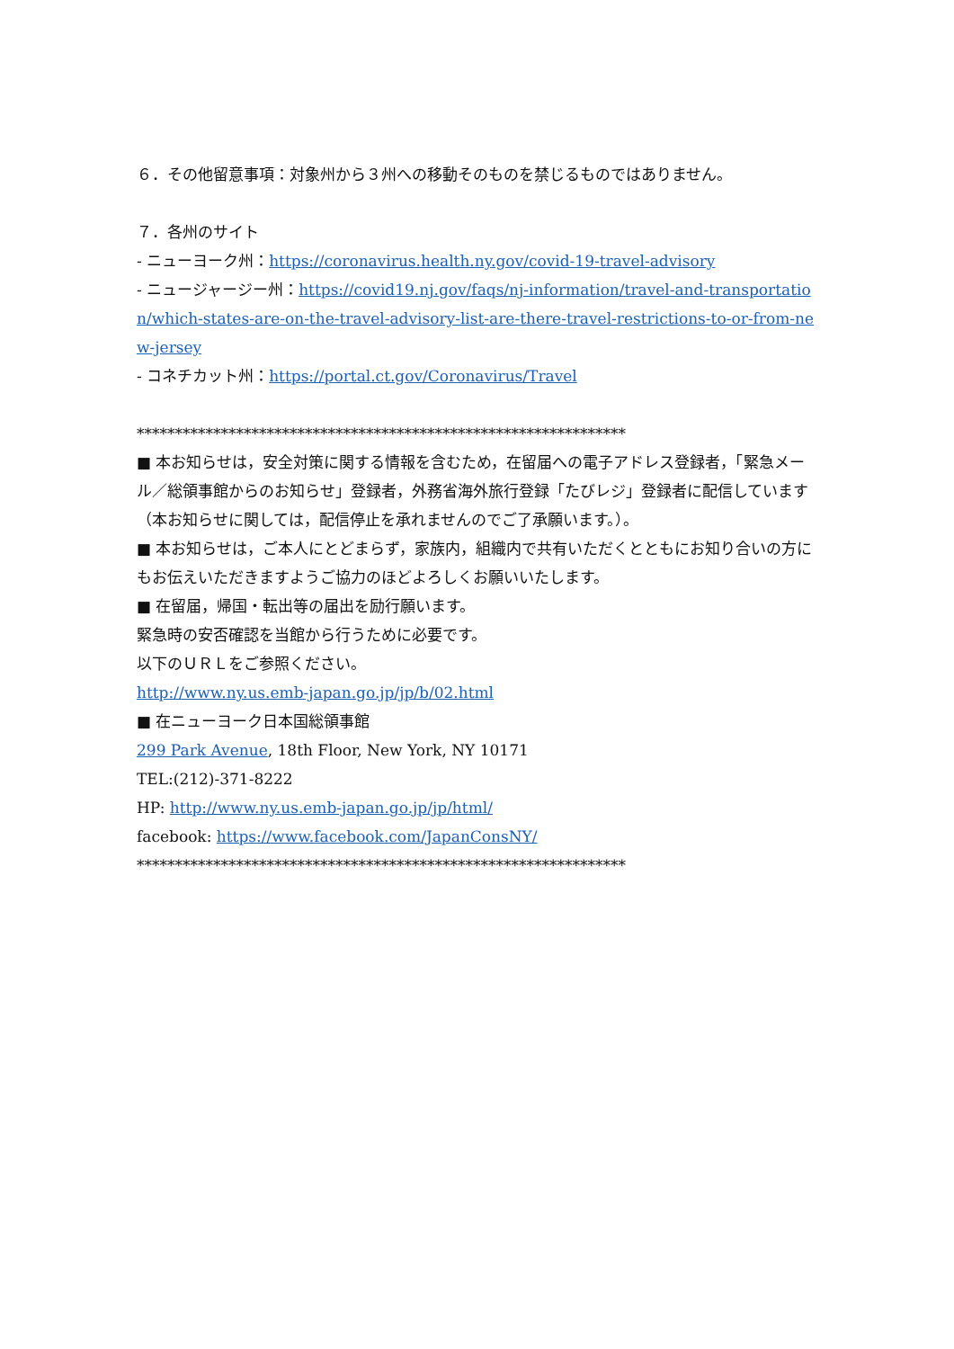６．その他留意事項：対象州から３州への移動そのものを禁じるものではありません。
７．各州のサイト
- ニューヨーク州：https://coronavirus.health.ny.gov/covid-19-travel-advisory
- ニュージャージー州：https://covid19.nj.gov/faqs/nj-information/travel-and-transportation/which-states-are-on-the-travel-advisory-list-are-there-travel-restrictions-to-or-from-new-jersey
- コネチカット州：https://portal.ct.gov/Coronavirus/Travel
****************************************************************
■ 本お知らせは，安全対策に関する情報を含むため，在留届への電子アドレス登録者，「緊急メール／総領事館からのお知らせ」登録者，外務省海外旅行登録「たびレジ」登録者に配信しています（本お知らせに関しては，配信停止を承れませんのでご了承願います。）。
■ 本お知らせは，ご本人にとどまらず，家族内，組織内で共有いただくとともにお知り合いの方にもお伝えいただきますようご協力のほどよろしくお願いいたします。
■ 在留届，帰国・転出等の届出を励行願います。
緊急時の安否確認を当館から行うために必要です。
以下のＵＲＬをご参照ください。
http://www.ny.us.emb-japan.go.jp/jp/b/02.html
■ 在ニューヨーク日本国総領事館
299 Park Avenue, 18th Floor, New York, NY 10171
TEL:(212)-371-8222
HP: http://www.ny.us.emb-japan.go.jp/jp/html/
facebook: https://www.facebook.com/JapanConsNY/
****************************************************************